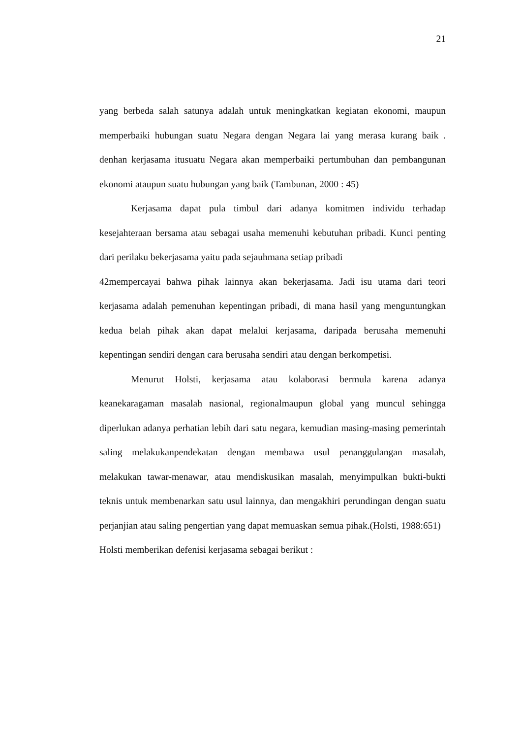21
yang berbeda salah satunya adalah untuk meningkatkan kegiatan ekonomi, maupun memperbaiki hubungan suatu Negara dengan Negara lai yang merasa kurang baik . denhan kerjasama itusuatu Negara akan memperbaiki pertumbuhan dan pembangunan ekonomi ataupun suatu hubungan yang baik (Tambunan, 2000 : 45)
Kerjasama dapat pula timbul dari adanya komitmen individu terhadap kesejahteraan bersama atau sebagai usaha memenuhi kebutuhan pribadi. Kunci penting dari perilaku bekerjasama yaitu pada sejauhmana setiap pribadi
42mempercayai bahwa pihak lainnya akan bekerjasama. Jadi isu utama dari teori kerjasama adalah pemenuhan kepentingan pribadi, di mana hasil yang menguntungkan kedua belah pihak akan dapat melalui kerjasama, daripada berusaha memenuhi kepentingan sendiri dengan cara berusaha sendiri atau dengan berkompetisi.
Menurut Holsti, kerjasama atau kolaborasi bermula karena adanya keanekaragaman masalah nasional, regionalmaupun global yang muncul sehingga diperlukan adanya perhatian lebih dari satu negara, kemudian masing-masing pemerintah saling melakukanpendekatan dengan membawa usul penanggulangan masalah, melakukan tawar-menawar, atau mendiskusikan masalah, menyimpulkan bukti-bukti teknis untuk membenarkan satu usul lainnya, dan mengakhiri perundingan dengan suatu perjanjian atau saling pengertian yang dapat memuaskan semua pihak.(Holsti, 1988:651)
Holsti memberikan defenisi kerjasama sebagai berikut :